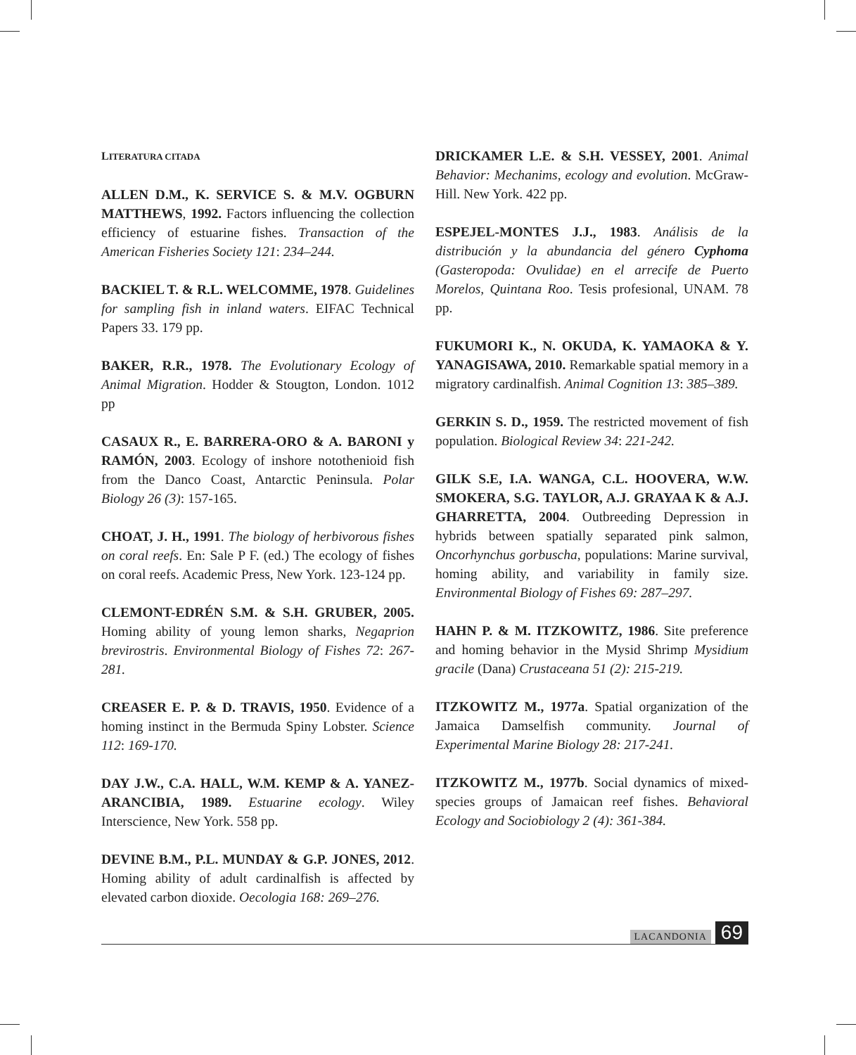LITERATURA CITADA
ALLEN D.M., K. SERVICE S. & M.V. OGBURN MATTHEWS, 1992. Factors influencing the collection efficiency of estuarine fishes. Transaction of the American Fisheries Society 121: 234–244.
BACKIEL T. & R.L. WELCOMME, 1978. Guidelines for sampling fish in inland waters. EIFAC Technical Papers 33. 179 pp.
BAKER, R.R., 1978. The Evolutionary Ecology of Animal Migration. Hodder & Stougton, London. 1012 pp
CASAUX R., E. BARRERA-ORO & A. BARONI y RAMÓN, 2003. Ecology of inshore notothenioid fish from the Danco Coast, Antarctic Peninsula. Polar Biology 26 (3): 157-165.
CHOAT, J. H., 1991. The biology of herbivorous fishes on coral reefs. En: Sale P F. (ed.) The ecology of fishes on coral reefs. Academic Press, New York. 123-124 pp.
CLEMONT-EDRÉN S.M. & S.H. GRUBER, 2005. Homing ability of young lemon sharks, Negaprion brevirostris. Environmental Biology of Fishes 72: 267-281.
CREASER E. P. & D. TRAVIS, 1950. Evidence of a homing instinct in the Bermuda Spiny Lobster. Science 112: 169-170.
DAY J.W., C.A. HALL, W.M. KEMP & A. YANEZ-ARANCIBIA, 1989. Estuarine ecology. Wiley Interscience, New York. 558 pp.
DEVINE B.M., P.L. MUNDAY & G.P. JONES, 2012. Homing ability of adult cardinalfish is affected by elevated carbon dioxide. Oecologia 168: 269–276.
DRICKAMER L.E. & S.H. VESSEY, 2001. Animal Behavior: Mechanims, ecology and evolution. McGraw-Hill. New York. 422 pp.
ESPEJEL-MONTES J.J., 1983. Análisis de la distribución y la abundancia del género Cyphoma (Gasteropoda: Ovulidae) en el arrecife de Puerto Morelos, Quintana Roo. Tesis profesional, UNAM. 78 pp.
FUKUMORI K., N. OKUDA, K. YAMAOKA & Y. YANAGISAWA, 2010. Remarkable spatial memory in a migratory cardinalfish. Animal Cognition 13: 385–389.
GERKIN S. D., 1959. The restricted movement of fish population. Biological Review 34: 221-242.
GILK S.E, I.A. WANGA, C.L. HOOVERA, W.W. SMOKERA, S.G. TAYLOR, A.J. GRAYAA K & A.J. GHARRETTA, 2004. Outbreeding Depression in hybrids between spatially separated pink salmon, Oncorhynchus gorbuscha, populations: Marine survival, homing ability, and variability in family size. Environmental Biology of Fishes 69: 287–297.
HAHN P. & M. ITZKOWITZ, 1986. Site preference and homing behavior in the Mysid Shrimp Mysidium gracile (Dana) Crustaceana 51 (2): 215-219.
ITZKOWITZ M., 1977a. Spatial organization of the Jamaica Damselfish community. Journal of Experimental Marine Biology 28: 217-241.
ITZKOWITZ M., 1977b. Social dynamics of mixed-species groups of Jamaican reef fishes. Behavioral Ecology and Sociobiology 2 (4): 361-384.
LACANDONIA 69